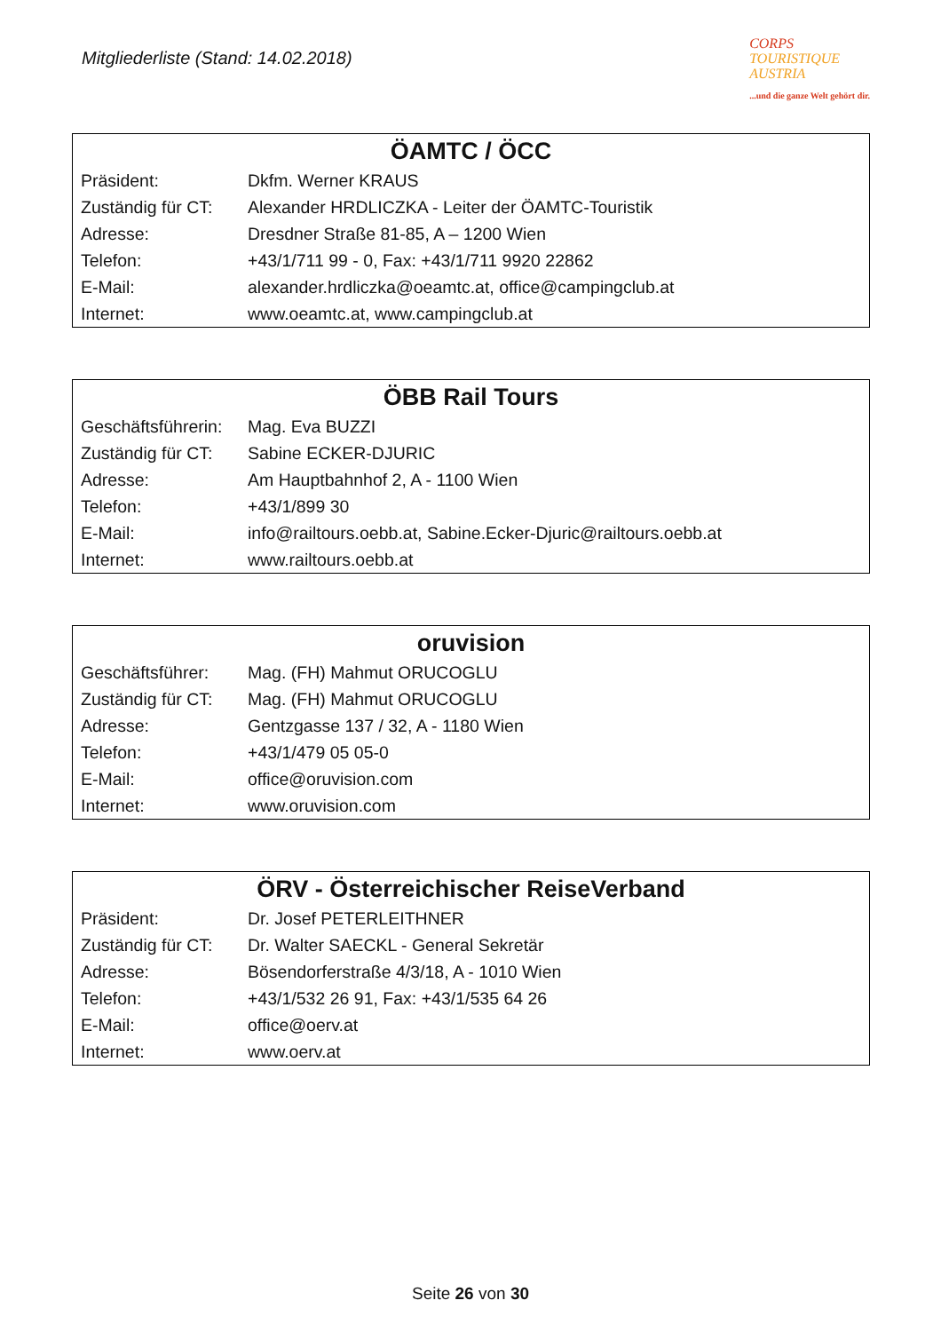Mitgliederliste (Stand: 14.02.2018)
CORPS
TOURISTIQUE
AUSTRIA
...und die ganze Welt gehört dir.
| ÖAMTC / ÖCC | |
| --- | --- |
| Präsident: | Dkfm. Werner KRAUS |
| Zuständig für CT: | Alexander HRDLICZKA - Leiter der ÖAMTC-Touristik |
| Adresse: | Dresdner Straße 81-85, A – 1200 Wien |
| Telefon: | +43/1/711 99 - 0, Fax: +43/1/711 9920 22862 |
| E-Mail: | alexander.hrdliczka@oeamtc.at , office@campingclub.at |
| Internet: | www.oeamtc.at , www.campingclub.at |
| ÖBB Rail Tours | |
| --- | --- |
| Geschäftsführerin: | Mag. Eva BUZZI |
| Zuständig für CT: | Sabine ECKER-DJURIC |
| Adresse: | Am Hauptbahnhof 2, A - 1100 Wien |
| Telefon: | +43/1/899 30 |
| E-Mail: | info@railtours.oebb.at , Sabine.Ecker-Djuric@railtours.oebb.at |
| Internet: | www.railtours.oebb.at |
| oruvision | |
| --- | --- |
| Geschäftsführer: | Mag. (FH) Mahmut ORUCOGLU |
| Zuständig für CT: | Mag. (FH) Mahmut ORUCOGLU |
| Adresse: | Gentzgasse 137 / 32, A - 1180 Wien |
| Telefon: | +43/1/479 05 05-0 |
| E-Mail: | office@oruvision.com |
| Internet: | www.oruvision.com |
| ÖRV - Österreichischer ReiseVerband | |
| --- | --- |
| Präsident: | Dr. Josef PETERLEITHNER |
| Zuständig für CT: | Dr. Walter SAECKL - General Sekretär |
| Adresse: | Bösendorferstraße 4/3/18, A - 1010 Wien |
| Telefon: | +43/1/532 26 91, Fax: +43/1/535 64 26 |
| E-Mail: | office@oerv.at |
| Internet: | www.oerv.at |
Seite 26 von 30